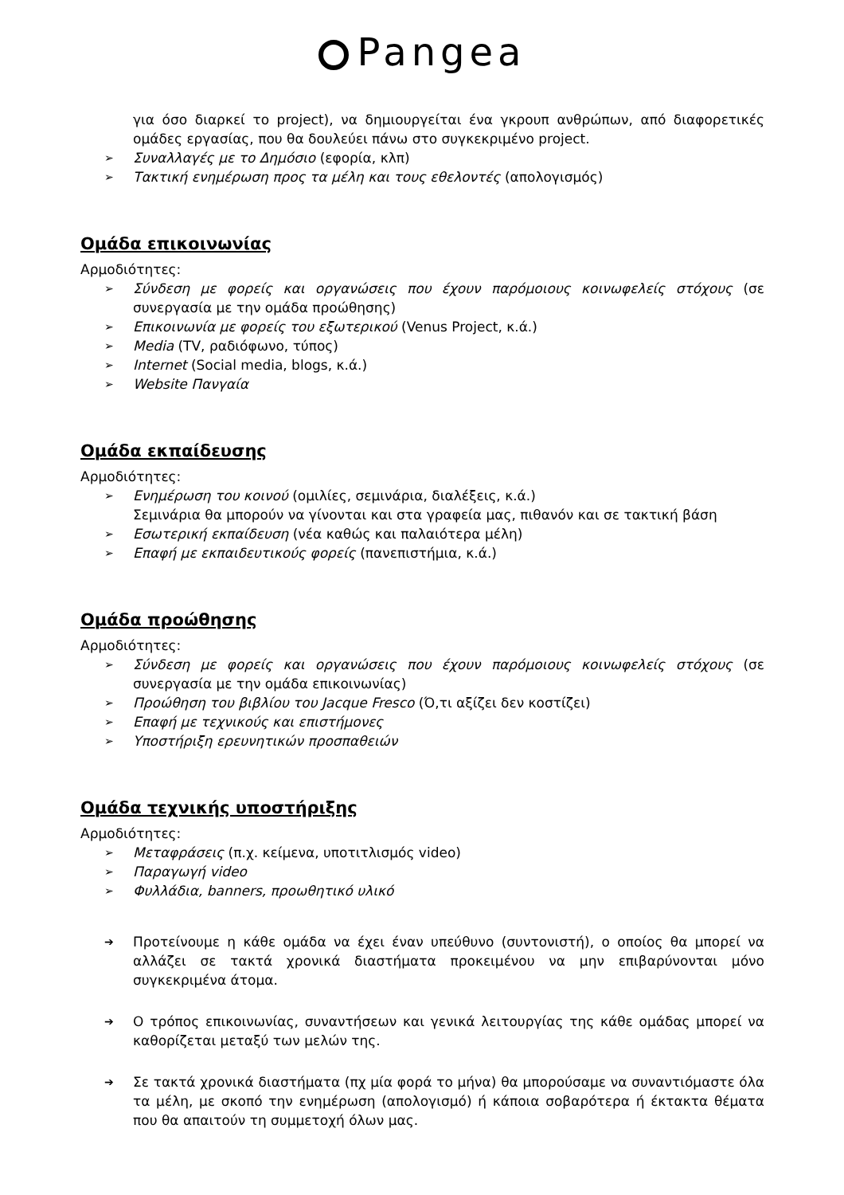Pangea
για όσο διαρκεί το project), να δημιουργείται ένα γκρουπ ανθρώπων, από διαφορετικές ομάδες εργασίας, που θα δουλεύει πάνω στο συγκεκριμένο project.
➢ Συναλλαγές με το Δημόσιο (εφορία, κλπ)
➢ Τακτική ενημέρωση προς τα μέλη και τους εθελοντές (απολογισμός)
Ομάδα επικοινωνίας
Αρμοδιότητες:
➢ Σύνδεση με φορείς και οργανώσεις που έχουν παρόμοιους κοινωφελείς στόχους (σε συνεργασία με την ομάδα προώθησης)
➢ Επικοινωνία με φορείς του εξωτερικού (Venus Project, κ.ά.)
➢ Media (TV, ραδιόφωνο, τύπος)
➢ Internet (Social media, blogs, κ.ά.)
➢ Website Πανγαία
Ομάδα εκπαίδευσης
Αρμοδιότητες:
➢ Ενημέρωση του κοινού (ομιλίες, σεμινάρια, διαλέξεις, κ.ά.)
Σεμινάρια θα μπορούν να γίνονται και στα γραφεία μας, πιθανόν και σε τακτική βάση
➢ Εσωτερική εκπαίδευση (νέα καθώς και παλαιότερα μέλη)
➢ Επαφή με εκπαιδευτικούς φορείς (πανεπιστήμια, κ.ά.)
Ομάδα προώθησης
Αρμοδιότητες:
➢ Σύνδεση με φορείς και οργανώσεις που έχουν παρόμοιους κοινωφελείς στόχους (σε συνεργασία με την ομάδα επικοινωνίας)
➢ Προώθηση του βιβλίου του Jacque Fresco (Ό,τι αξίζει δεν κοστίζει)
➢ Επαφή με τεχνικούς και επιστήμονες
➢ Υποστήριξη ερευνητικών προσπαθειών
Ομάδα τεχνικής υποστήριξης
Αρμοδιότητες:
➢ Μεταφράσεις (π.χ. κείμενα, υποτιτλισμός video)
➢ Παραγωγή video
➢ Φυλλάδια, banners, προωθητικό υλικό
➔ Προτείνουμε η κάθε ομάδα να έχει έναν υπεύθυνο (συντονιστή), ο οποίος θα μπορεί να αλλάζει σε τακτά χρονικά διαστήματα προκειμένου να μην επιβαρύνονται μόνο συγκεκριμένα άτομα.
➔ Ο τρόπος επικοινωνίας, συναντήσεων και γενικά λειτουργίας της κάθε ομάδας μπορεί να καθορίζεται μεταξύ των μελών της.
➔ Σε τακτά χρονικά διαστήματα (πχ μία φορά το μήνα) θα μπορούσαμε να συναντιόμαστε όλα τα μέλη, με σκοπό την ενημέρωση (απολογισμό) ή κάποια σοβαρότερα ή έκτακτα θέματα που θα απαιτούν τη συμμετοχή όλων μας.